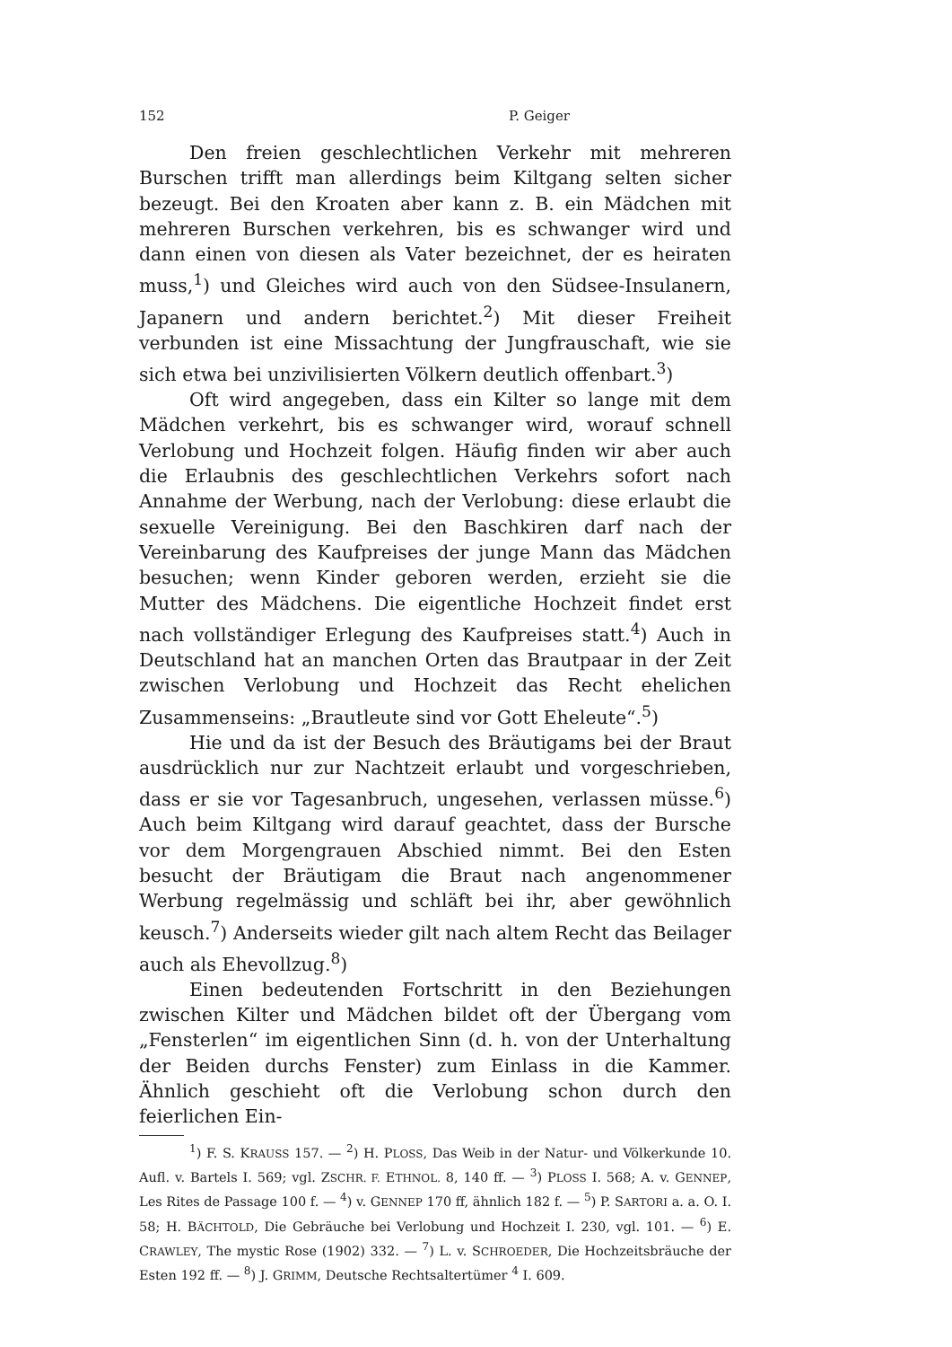152 P. Geiger
Den freien geschlechtlichen Verkehr mit mehreren Burschen trifft man allerdings beim Kiltgang selten sicher bezeugt. Bei den Kroaten aber kann z. B. ein Mädchen mit mehreren Burschen verkehren, bis es schwanger wird und dann einen von diesen als Vater bezeichnet, der es heiraten muss,<sup>1</sup>) und Gleiches wird auch von den Südsee-Insulanern, Japanern und andern berichtet.<sup>2</sup>) Mit dieser Freiheit verbunden ist eine Missachtung der Jungfrauschaft, wie sie sich etwa bei unzivilisierten Völkern deutlich offenbart.<sup>3</sup>)
Oft wird angegeben, dass ein Kilter so lange mit dem Mädchen verkehrt, bis es schwanger wird, worauf schnell Verlobung und Hochzeit folgen. Häufig finden wir aber auch die Erlaubnis des geschlechtlichen Verkehrs sofort nach Annahme der Werbung, nach der Verlobung: diese erlaubt die sexuelle Vereinigung. Bei den Baschkiren darf nach der Vereinbarung des Kaufpreises der junge Mann das Mädchen besuchen; wenn Kinder geboren werden, erzieht sie die Mutter des Mädchens. Die eigentliche Hochzeit findet erst nach vollständiger Erlegung des Kaufpreises statt.<sup>4</sup>) Auch in Deutschland hat an manchen Orten das Brautpaar in der Zeit zwischen Verlobung und Hochzeit das Recht ehelichen Zusammenseins: „Brautleute sind vor Gott Eheleute“.<sup>5</sup>)
Hie und da ist der Besuch des Bräutigams bei der Braut ausdrücklich nur zur Nachtzeit erlaubt und vorgeschrieben, dass er sie vor Tagesanbruch, ungesehen, verlassen müsse.<sup>6</sup>) Auch beim Kiltgang wird darauf geachtet, dass der Bursche vor dem Morgengrauen Abschied nimmt. Bei den Esten besucht der Bräutigam die Braut nach angenommener Werbung regelmässig und schläft bei ihr, aber gewöhnlich keusch.<sup>7</sup>) Anderseits wieder gilt nach altem Recht das Beilager auch als Ehevollzug.<sup>8</sup>)
Einen bedeutenden Fortschritt in den Beziehungen zwischen Kilter und Mädchen bildet oft der Übergang vom „Fensterlen“ im eigentlichen Sinn (d. h. von der Unterhaltung der Beiden durchs Fenster) zum Einlass in die Kammer. Ähnlich geschieht oft die Verlobung schon durch den feierlichen Ein-
<sup>1</sup>) F. S. KRAUSS 157. — <sup>2</sup>) H. PLOSS, Das Weib in der Natur- und Völkerkunde 10. Aufl. v. Bartels I. 569; vgl. ZSCHR. F. ETHNOL. 8, 140 ff. — <sup>3</sup>) PLOSS I. 568; A. v. GENNEP, Les Rites de Passage 100 f. — <sup>4</sup>) v. GENNEP 170 ff, ähnlich 182 f. — <sup>5</sup>) P. SARTORI a. a. O. I. 58; H. BÄCHTOLD, Die Gebräuche bei Verlobung und Hochzeit I. 230, vgl. 101. — <sup>6</sup>) E. CRAWLEY, The mystic Rose (1902) 332. — <sup>7</sup>) L. v. SCHROEDER, Die Hochzeitsbräuche der Esten 192 ff. — <sup>8</sup>) J. GRIMM, Deutsche Rechtsaltertümer <sup>4</sup> I. 609.